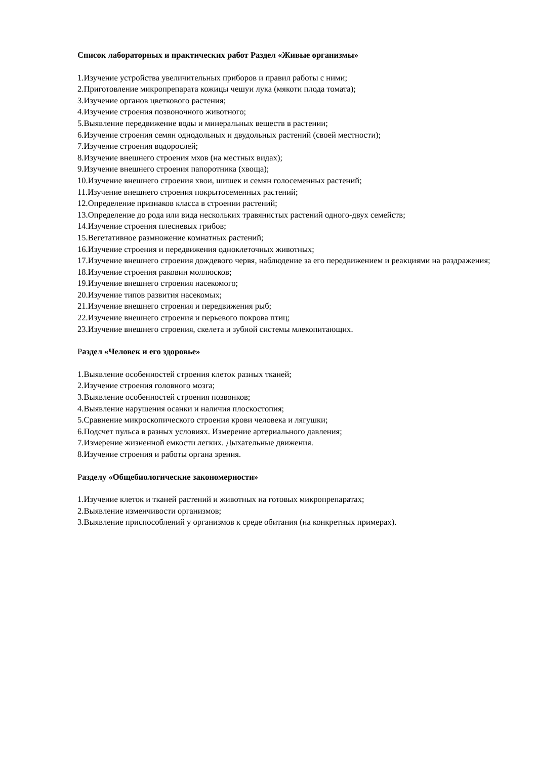Список лабораторных и практических работ Раздел «Живые организмы»
1.Изучение устройства увеличительных приборов и правил работы с ними;
2.Приготовление микропрепарата кожицы чешуи лука (мякоти плода томата);
3.Изучение органов цветкового растения;
4.Изучение строения позвоночного животного;
5.Выявление передвижение воды и минеральных веществ в растении;
6.Изучение строения семян однодольных и двудольных растений (своей местности);
7.Изучение строения водорослей;
8.Изучение внешнего строения мхов (на местных видах);
9.Изучение внешнего строения папоротника (хвоща);
10.Изучение внешнего строения хвои, шишек и семян голосеменных растений;
11.Изучение внешнего строения покрытосеменных растений;
12.Определение признаков класса в строении растений;
13.Определение до рода или вида нескольких травянистых растений одного-двух семейств;
14.Изучение строения плесневых грибов;
15.Вегетативное размножение комнатных растений;
16.Изучение строения и передвижения одноклеточных животных;
17.Изучение внешнего строения дождевого червя, наблюдение за его передвижением и реакциями на раздражения;
18.Изучение строения раковин моллюсков;
19.Изучение внешнего строения насекомого;
20.Изучение типов развития насекомых;
21.Изучение внешнего строения и передвижения рыб;
22.Изучение внешнего строения и перьевого покрова птиц;
23.Изучение внешнего строения, скелета и зубной системы млекопитающих.
Раздел «Человек и его здоровье»
1.Выявление особенностей строения клеток разных тканей;
2.Изучение строения головного мозга;
3.Выявление особенностей строения позвонков;
4.Выявление нарушения осанки и наличия плоскостопия;
5.Сравнение микроскопического строения крови человека и лягушки;
6.Подсчет пульса в разных условиях. Измерение артериального давления;
7.Измерение жизненной емкости легких. Дыхательные движения.
8.Изучение строения и работы органа зрения.
Разделу «Общебиологические закономерности»
1.Изучение клеток и тканей растений и животных на готовых микропрепаратах;
2.Выявление изменчивости организмов;
3.Выявление приспособлений у организмов к среде обитания (на конкретных примерах).